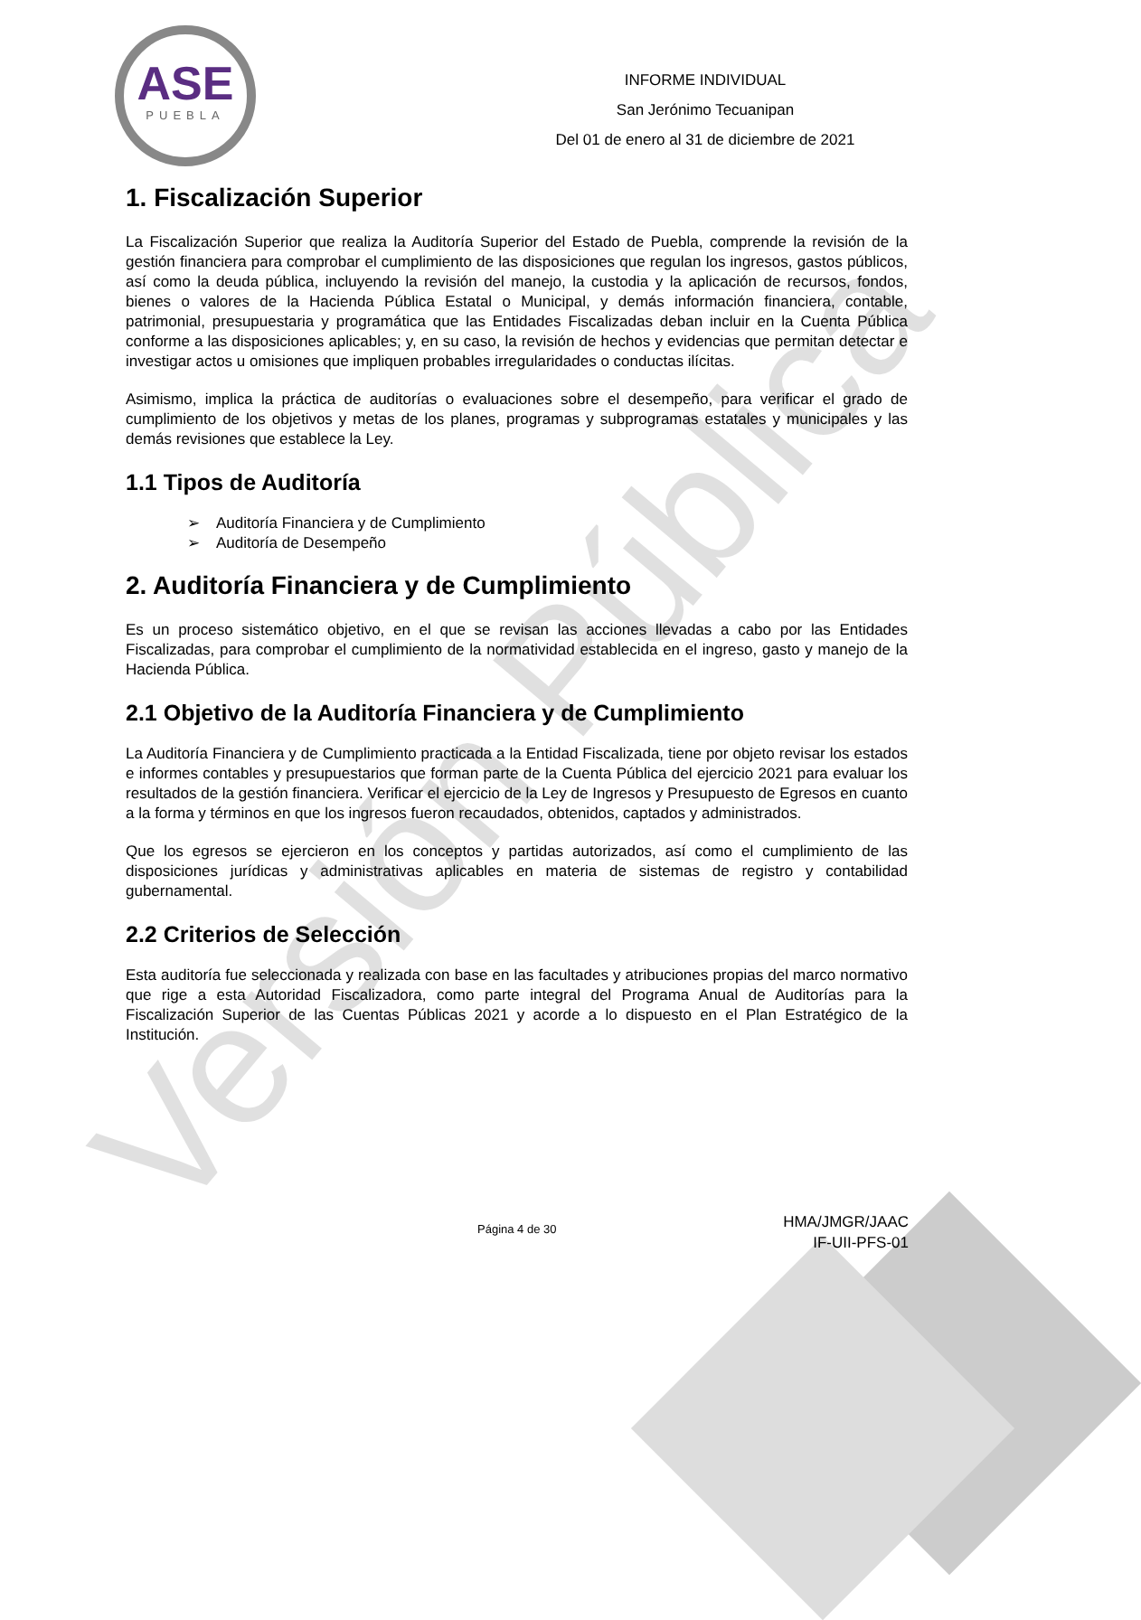ASE
PUEBLA
INFORME INDIVIDUAL
San Jerónimo Tecuanipan
Del 01 de enero al 31 de diciembre de 2021
Versión Pública
1. Fiscalización Superior
La Fiscalización Superior que realiza la Auditoría Superior del Estado de Puebla, comprende la revisión de la gestión financiera para comprobar el cumplimiento de las disposiciones que regulan los ingresos, gastos públicos, así como la deuda pública, incluyendo la revisión del manejo, la custodia y la aplicación de recursos, fondos, bienes o valores de la Hacienda Pública Estatal o Municipal, y demás información financiera, contable, patrimonial, presupuestaria y programática que las Entidades Fiscalizadas deban incluir en la Cuenta Pública conforme a las disposiciones aplicables; y, en su caso, la revisión de hechos y evidencias que permitan detectar e investigar actos u omisiones que impliquen probables irregularidades o conductas ilícitas.
Asimismo, implica la práctica de auditorías o evaluaciones sobre el desempeño, para verificar el grado de cumplimiento de los objetivos y metas de los planes, programas y subprogramas estatales y municipales y las demás revisiones que establece la Ley.
1.1 Tipos de Auditoría
➢ Auditoría Financiera y de Cumplimiento
➢ Auditoría de Desempeño
2. Auditoría Financiera y de Cumplimiento
Es un proceso sistemático objetivo, en el que se revisan las acciones llevadas a cabo por las Entidades Fiscalizadas, para comprobar el cumplimiento de la normatividad establecida en el ingreso, gasto y manejo de la Hacienda Pública.
2.1 Objetivo de la Auditoría Financiera y de Cumplimiento
La Auditoría Financiera y de Cumplimiento practicada a la Entidad Fiscalizada, tiene por objeto revisar los estados e informes contables y presupuestarios que forman parte de la Cuenta Pública del ejercicio 2021 para evaluar los resultados de la gestión financiera. Verificar el ejercicio de la Ley de Ingresos y Presupuesto de Egresos en cuanto a la forma y términos en que los ingresos fueron recaudados, obtenidos, captados y administrados.
Que los egresos se ejercieron en los conceptos y partidas autorizados, así como el cumplimiento de las disposiciones jurídicas y administrativas aplicables en materia de sistemas de registro y contabilidad gubernamental.
2.2 Criterios de Selección
Esta auditoría fue seleccionada y realizada con base en las facultades y atribuciones propias del marco normativo que rige a esta Autoridad Fiscalizadora, como parte integral del Programa Anual de Auditorías para la Fiscalización Superior de las Cuentas Públicas 2021 y acorde a lo dispuesto en el Plan Estratégico de la Institución.
Página 4 de 30
HMA/JMGR/JAAC
IF-UII-PFS-01